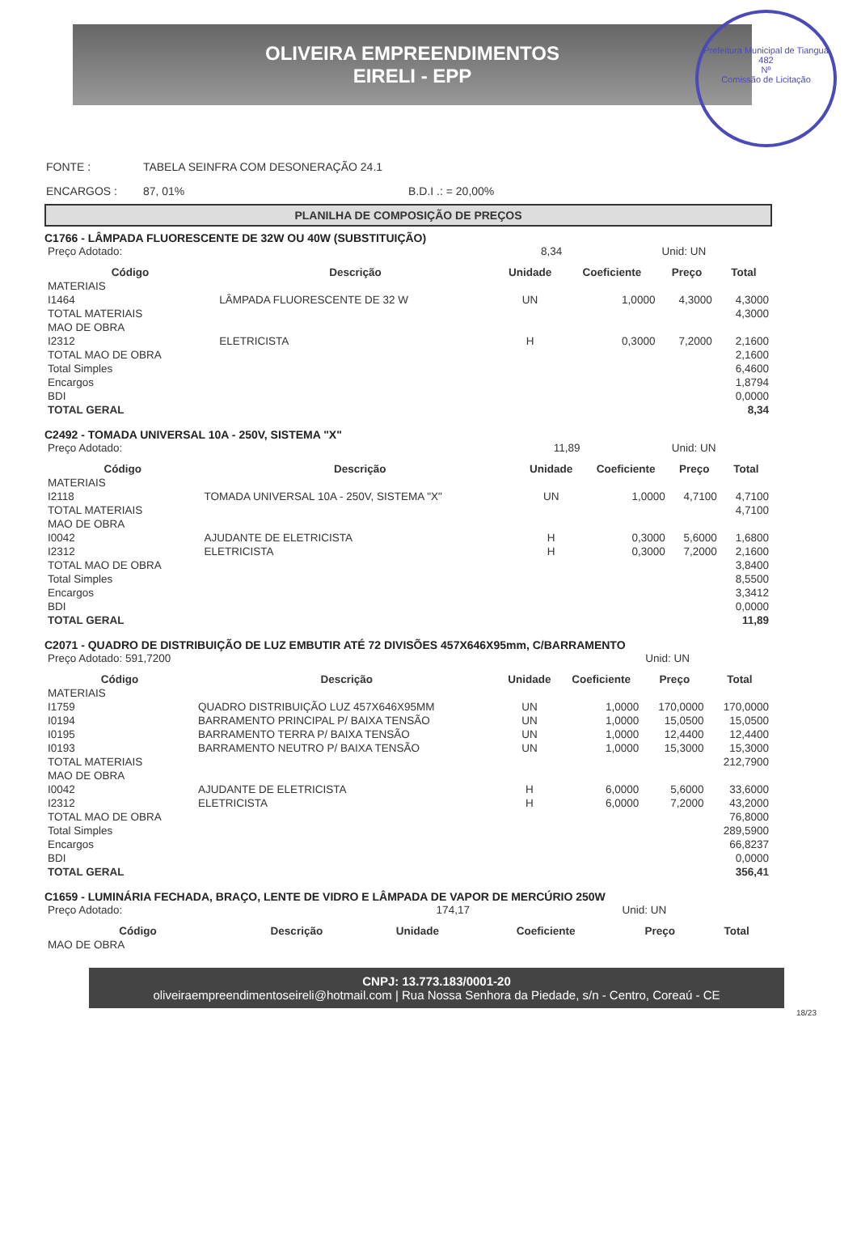OLIVEIRA EMPREENDIMENTOS
EIRELI - EPP
Prefeitura Municipal de Tianguá
482
Nº
Comissão de Licitação
| FONTE : | TABELA SEINFRA COM DESONERAÇÃO 24.1 | |
| ENCARGOS : | 87, 01% | B.D.I .: = 20,00% |
PLANILHA DE COMPOSIÇÃO DE PREÇOS
C1766 - LÂMPADA FLUORESCENTE DE 32W OU 40W (SUBSTITUIÇÃO)
| Preço Adotado: | | 8,34 | | Unid: UN | |
| Código | Descrição | Unidade | Coeficiente | Preço | Total |
| MATERIAIS | | | | | |
| I1464 | LÂMPADA FLUORESCENTE DE 32 W | UN | 1,0000 | 4,3000 | 4,3000 |
| TOTAL MATERIAIS | | | | | 4,3000 |
| MAO DE OBRA | | | | | |
| I2312 | ELETRICISTA | H | 0,3000 | 7,2000 | 2,1600 |
| TOTAL MAO DE OBRA | | | | | 2,1600 |
| Total Simples | | | | | 6,4600 |
| Encargos | | | | | 1,8794 |
| BDI | | | | | 0,0000 |
| TOTAL GERAL | | | | | 8,34 |
C2492 - TOMADA UNIVERSAL 10A - 250V, SISTEMA "X"
| Preço Adotado: | | 11,89 | | Unid: UN | |
| Código | Descrição | Unidade | Coeficiente | Preço | Total |
| MATERIAIS | | | | | |
| I2118 | TOMADA UNIVERSAL 10A - 250V, SISTEMA "X" | UN | 1,0000 | 4,7100 | 4,7100 |
| TOTAL MATERIAIS | | | | | 4,7100 |
| MAO DE OBRA | | | | | |
| I0042 | AJUDANTE DE ELETRICISTA | H | 0,3000 | 5,6000 | 1,6800 |
| I2312 | ELETRICISTA | H | 0,3000 | 7,2000 | 2,1600 |
| TOTAL MAO DE OBRA | | | | | 3,8400 |
| Total Simples | | | | | 8,5500 |
| Encargos | | | | | 3,3412 |
| BDI | | | | | 0,0000 |
| TOTAL GERAL | | | | | 11,89 |
C2071 - QUADRO DE DISTRIBUIÇÃO DE LUZ EMBUTIR ATÉ 72 DIVISÕES 457X646X95mm, C/BARRAMENTO
| Preço Adotado: 591,7200 | | | | Unid: UN | |
| Código | Descrição | Unidade | Coeficiente | Preço | Total |
| MATERIAIS | | | | | |
| I1759 | QUADRO DISTRIBUIÇÃO LUZ 457X646X95MM | UN | 1,0000 | 170,0000 | 170,0000 |
| I0194 | BARRAMENTO PRINCIPAL P/ BAIXA TENSÃO | UN | 1,0000 | 15,0500 | 15,0500 |
| I0195 | BARRAMENTO TERRA P/ BAIXA TENSÃO | UN | 1,0000 | 12,4400 | 12,4400 |
| I0193 | BARRAMENTO NEUTRO P/ BAIXA TENSÃO | UN | 1,0000 | 15,3000 | 15,3000 |
| TOTAL MATERIAIS | | | | | 212,7900 |
| MAO DE OBRA | | | | | |
| I0042 | AJUDANTE DE ELETRICISTA | H | 6,0000 | 5,6000 | 33,6000 |
| I2312 | ELETRICISTA | H | 6,0000 | 7,2000 | 43,2000 |
| TOTAL MAO DE OBRA | | | | | 76,8000 |
| Total Simples | | | | | 289,5900 |
| Encargos | | | | | 66,8237 |
| BDI | | | | | 0,0000 |
| TOTAL GERAL | | | | | 356,41 |
C1659 - LUMINÁRIA FECHADA, BRAÇO, LENTE DE VIDRO E LÂMPADA DE VAPOR DE MERCÚRIO 250W
| Preço Adotado: | | 174,17 | | Unid: UN | |
| Código | Descrição | Unidade | Coeficiente | Preço | Total |
| MAO DE OBRA | | | | | |
CNPJ: 13.773.183/0001-20
oliveiraempreendimentoseireli@hotmail.com | Rua Nossa Senhora da Piedade, s/n - Centro, Coreaú - CE
18/23